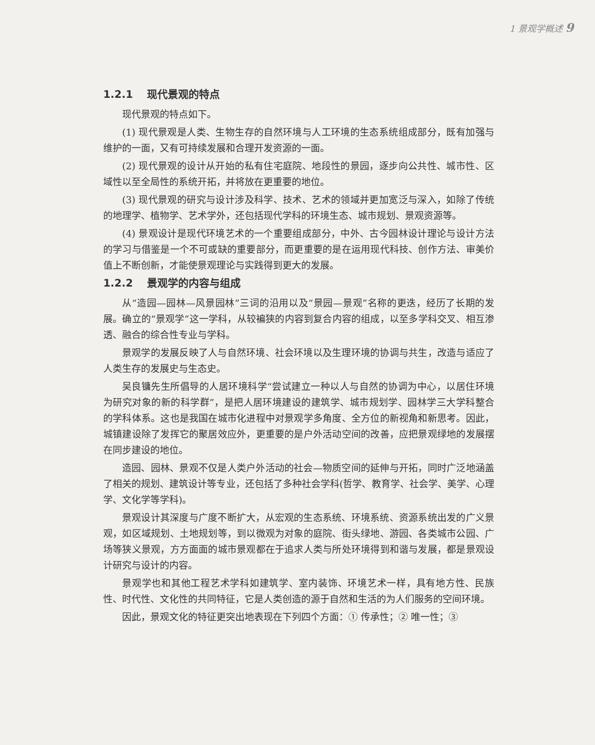1 景观学概述 9
1.2.1 现代景观的特点
现代景观的特点如下。
(1) 现代景观是人类、生物生存的自然环境与人工环境的生态系统组成部分，既有加强与维护的一面，又有可持续发展和合理开发资源的一面。
(2) 现代景观的设计从开始的私有住宅庭院、地段性的景园，逐步向公共性、城市性、区域性以至全局性的系统开拓，并将放在更重要的地位。
(3) 现代景观的研究与设计涉及科学、技术、艺术的领域并更加宽泛与深入，如除了传统的地理学、植物学、艺术学外，还包括现代学科的环境生态、城市规划、景观资源等。
(4) 景观设计是现代环境艺术的一个重要组成部分，中外、古今园林设计理论与设计方法的学习与借鉴是一个不可或缺的重要部分，而更重要的是在运用现代科技、创作方法、审美价值上不断创新，才能使景观理论与实践得到更大的发展。
1.2.2 景观学的内容与组成
从“造园—园林—风景园林”三词的沿用以及“景园—景观”名称的更迭，经历了长期的发展。确立的“景观学”这一学科，从较褊狭的内容到复合内容的组成，以至多学科交叉、相互渗透、融合的综合性专业与学科。
景观学的发展反映了人与自然环境、社会环境以及生理环境的协调与共生，改造与适应了人类生存的发展史与生态史。
吴良镛先生所倡导的人居环境科学“尝试建立一种以人与自然的协调为中心，以居住环境为研究对象的新的科学群”，是把人居环境建设的建筑学、城市规划学、园林学三大学科整合的学科体系。这也是我国在城市化进程中对景观学多角度、全方位的新视角和新思考。因此，城镇建设除了发挥它的聚居效应外，更重要的是户外活动空间的改善，应把景观绿地的发展摆在同步建设的地位。
造园、园林、景观不仅是人类户外活动的社会—物质空间的延伸与开拓，同时广泛地涵盖了相关的规划、建筑设计等专业，还包括了多种社会学科(哲学、教育学、社会学、美学、心理学、文化学等学科)。
景观设计其深度与广度不断扩大，从宏观的生态系统、环境系统、资源系统出发的广义景观，如区域规划、土地规划等，到以微观为对象的庭院、街头绿地、游园、各类城市公园、广场等狭义景观，方方面面的城市景观都在于追求人类与所处环境得到和谐与发展，都是景观设计研究与设计的内容。
景观学也和其他工程艺术学科如建筑学、室内装饰、环境艺术一样，具有地方性、民族性、时代性、文化性的共同特征，它是人类创造的源于自然和生活的为人们服务的空间环境。
因此，景观文化的特征更突出地表现在下列四个方面：① 传承性；② 唯一性；③